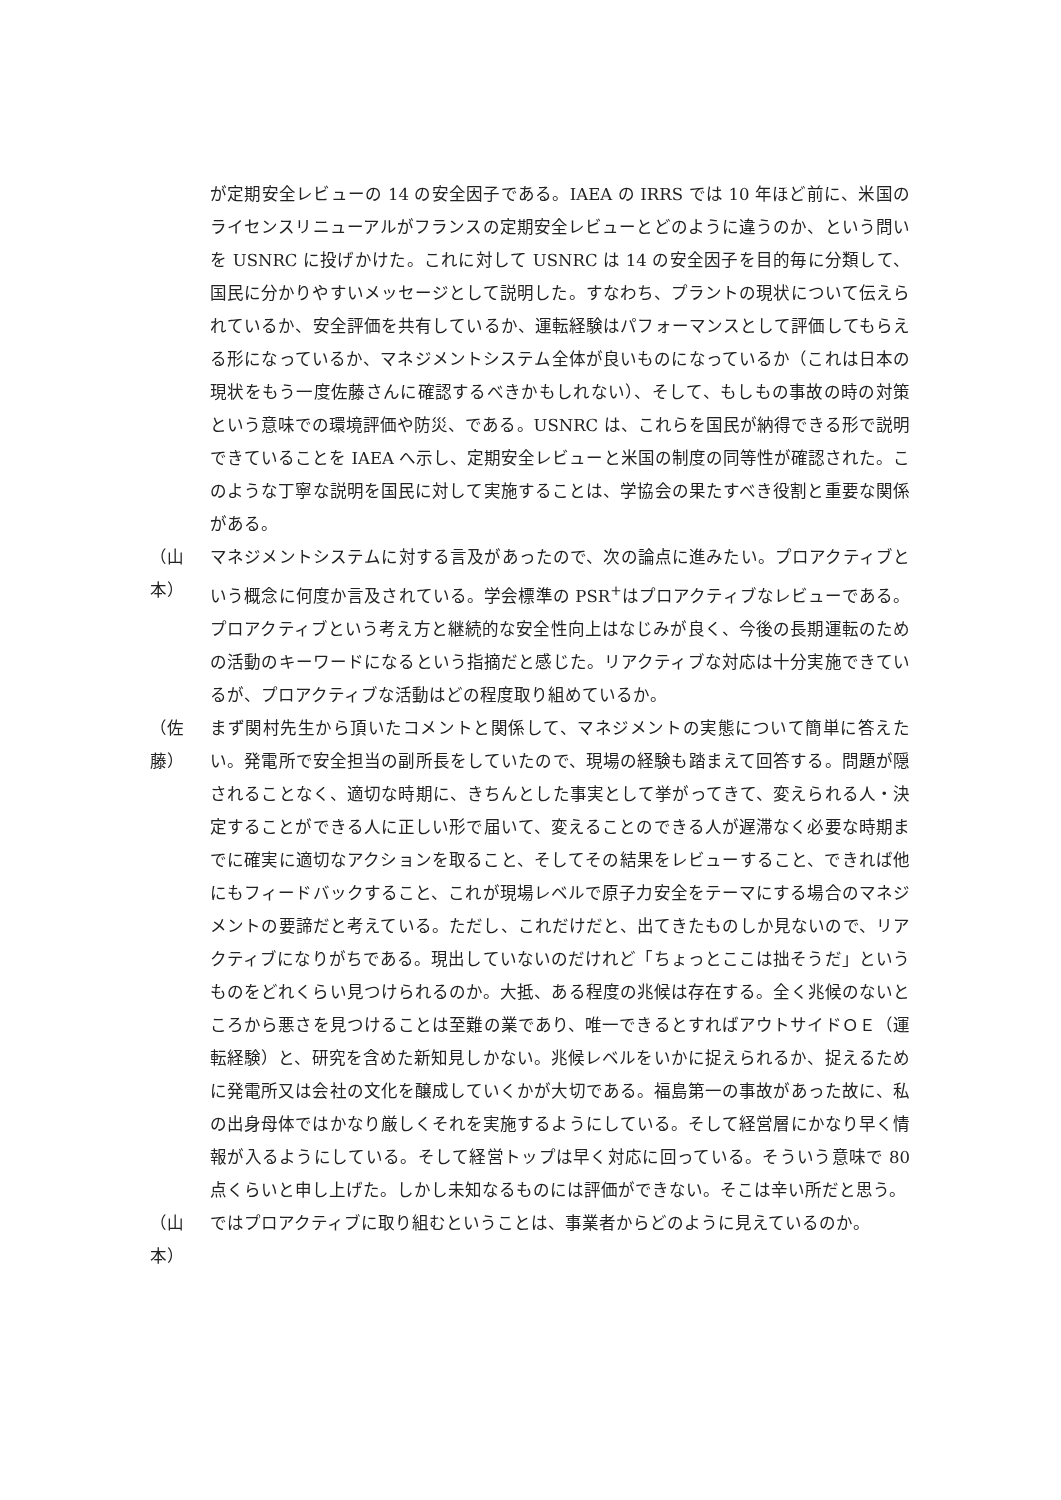が定期安全レビューの 14 の安全因子である。IAEA の IRRS では 10 年ほど前に、米国のライセンスリニューアルがフランスの定期安全レビューとどのように違うのか、という問いを USNRC に投げかけた。これに対して USNRC は 14 の安全因子を目的毎に分類して、国民に分かりやすいメッセージとして説明した。すなわち、プラントの現状について伝えられているか、安全評価を共有しているか、運転経験はパフォーマンスとして評価してもらえる形になっているか、マネジメントシステム全体が良いものになっているか（これは日本の現状をもう一度佐藤さんに確認するべきかもしれない）、そして、もしもの事故の時の対策という意味での環境評価や防災、である。USNRC は、これらを国民が納得できる形で説明できていることを IAEA へ示し、定期安全レビューと米国の制度の同等性が確認された。このような丁寧な説明を国民に対して実施することは、学協会の果たすべき役割と重要な関係がある。
（山本）
マネジメントシステムに対する言及があったので、次の論点に進みたい。プロアクティブという概念に何度か言及されている。学会標準の PSR<sup>+</sup>はプロアクティブなレビューである。プロアクティブという考え方と継続的な安全性向上はなじみが良く、今後の長期運転のための活動のキーワードになるという指摘だと感じた。リアクティブな対応は十分実施できているが、プロアクティブな活動はどの程度取り組めているか。
（佐藤）
まず関村先生から頂いたコメントと関係して、マネジメントの実態について簡単に答えたい。発電所で安全担当の副所長をしていたので、現場の経験も踏まえて回答する。問題が隠されることなく、適切な時期に、きちんとした事実として挙がってきて、変えられる人・決定することができる人に正しい形で届いて、変えることのできる人が遅滞なく必要な時期までに確実に適切なアクションを取ること、そしてその結果をレビューすること、できれば他にもフィードバックすること、これが現場レベルで原子力安全をテーマにする場合のマネジメントの要諦だと考えている。ただし、これだけだと、出てきたものしか見ないので、リアクティブになりがちである。現出していないのだけれど「ちょっとここは拙そうだ」というものをどれくらい見つけられるのか。大抵、ある程度の兆候は存在する。全く兆候のないところから悪さを見つけることは至難の業であり、唯一できるとすればアウトサイドＯＥ（運転経験）と、研究を含めた新知見しかない。兆候レベルをいかに捉えられるか、捉えるために発電所又は会社の文化を醸成していくかが大切である。福島第一の事故があった故に、私の出身母体ではかなり厳しくそれを実施するようにしている。そして経営層にかなり早く情報が入るようにしている。そして経営トップは早く対応に回っている。そういう意味で 80 点くらいと申し上げた。しかし未知なるものには評価ができない。そこは辛い所だと思う。
（山本）
ではプロアクティブに取り組むということは、事業者からどのように見えているのか。